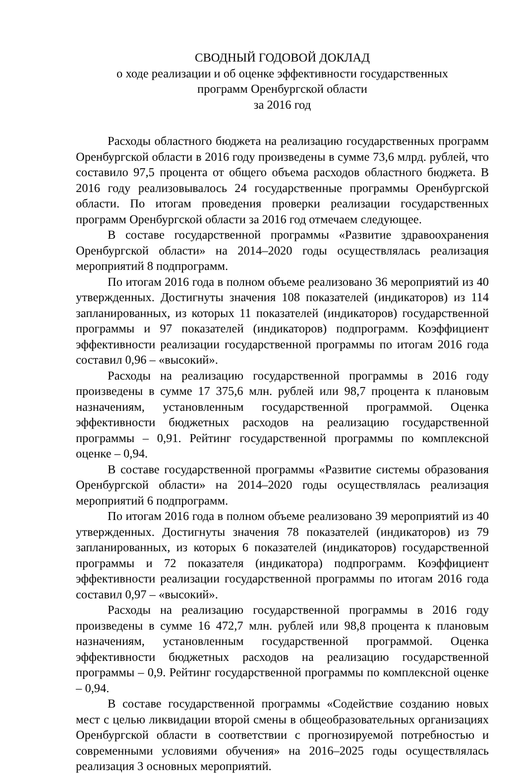СВОДНЫЙ ГОДОВОЙ ДОКЛАД
о ходе реализации и об оценке эффективности государственных
программ Оренбургской области
за 2016 год
Расходы областного бюджета на реализацию государственных программ Оренбургской области в 2016 году произведены в сумме 73,6 млрд. рублей, что составило 97,5 процента от общего объема расходов областного бюджета. В 2016 году реализовывалось 24 государственные программы Оренбургской области. По итогам проведения проверки реализации государственных программ Оренбургской области за 2016 год отмечаем следующее.
В составе государственной программы «Развитие здравоохранения Оренбургской области» на 2014–2020 годы осуществлялась реализация мероприятий 8 подпрограмм.
По итогам 2016 года в полном объеме реализовано 36 мероприятий из 40 утвержденных. Достигнуты значения 108 показателей (индикаторов) из 114 запланированных, из которых 11 показателей (индикаторов) государственной программы и 97 показателей (индикаторов) подпрограмм. Коэффициент эффективности реализации государственной программы по итогам 2016 года составил 0,96 – «высокий».
Расходы на реализацию государственной программы в 2016 году произведены в сумме 17 375,6 млн. рублей или 98,7 процента к плановым назначениям, установленным государственной программой. Оценка эффективности бюджетных расходов на реализацию государственной программы – 0,91. Рейтинг государственной программы по комплексной оценке – 0,94.
В составе государственной программы «Развитие системы образования Оренбургской области» на 2014–2020 годы осуществлялась реализация мероприятий 6 подпрограмм.
По итогам 2016 года в полном объеме реализовано 39 мероприятий из 40 утвержденных. Достигнуты значения 78 показателей (индикаторов) из 79 запланированных, из которых 6 показателей (индикаторов) государственной программы и 72 показателя (индикатора) подпрограмм. Коэффициент эффективности реализации государственной программы по итогам 2016 года составил 0,97 – «высокий».
Расходы на реализацию государственной программы в 2016 году произведены в сумме 16 472,7 млн. рублей или 98,8 процента к плановым назначениям, установленным государственной программой. Оценка эффективности бюджетных расходов на реализацию государственной программы – 0,9. Рейтинг государственной программы по комплексной оценке – 0,94.
В составе государственной программы «Содействие созданию новых мест с целью ликвидации второй смены в общеобразовательных организациях Оренбургской области в соответствии с прогнозируемой потребностью и современными условиями обучения» на 2016–2025 годы осуществлялась реализация 3 основных мероприятий.